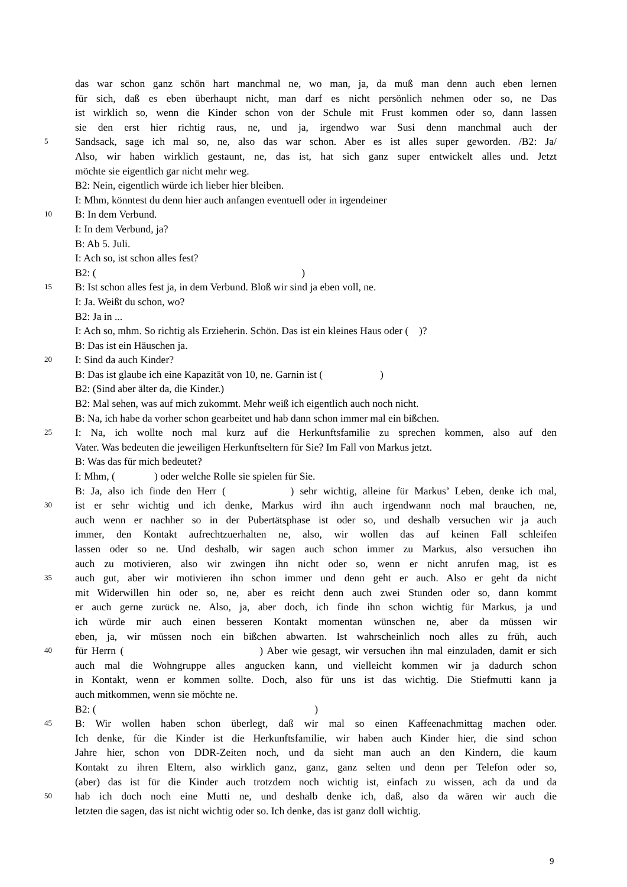das war schon ganz schön hart manchmal ne, wo man, ja, da muß man denn auch eben lernen
für sich, daß es eben überhaupt nicht, man darf es nicht persönlich nehmen oder so, ne Das
ist wirklich so, wenn die Kinder schon von der Schule mit Frust kommen oder so, dann lassen
sie den erst hier richtig raus, ne, und ja, irgendwo war Susi denn manchmal auch der
5 Sandsack, sage ich mal so, ne, also das war schon. Aber es ist alles super geworden. /B2: Ja/
Also, wir haben wirklich gestaunt, ne, das ist, hat sich ganz super entwickelt alles und. Jetzt
möchte sie eigentlich gar nicht mehr weg.
B2: Nein, eigentlich würde ich lieber hier bleiben.
I: Mhm, könntest du denn hier auch anfangen eventuell oder in irgendeiner
10 B: In dem Verbund.
I: In dem Verbund, ja?
B: Ab 5. Juli.
I: Ach so, ist schon alles fest?
B2: ( )
15 B: Ist schon alles fest ja, in dem Verbund. Bloß wir sind ja eben voll, ne.
I: Ja. Weißt du schon, wo?
B2: Ja in ...
I: Ach so, mhm. So richtig als Erzieherin. Schön. Das ist ein kleines Haus oder ( )?
B: Das ist ein Häuschen ja.
20 I: Sind da auch Kinder?
B: Das ist glaube ich eine Kapazität von 10, ne. Garnin ist ( )
B2: (Sind aber älter da, die Kinder.)
B2: Mal sehen, was auf mich zukommt. Mehr weiß ich eigentlich auch noch nicht.
B: Na, ich habe da vorher schon gearbeitet und hab dann schon immer mal ein bißchen.
25 I: Na, ich wollte noch mal kurz auf die Herkunftsfamilie zu sprechen kommen, also auf den
Vater. Was bedeuten die jeweiligen Herkunftseltern für Sie? Im Fall von Markus jetzt.
B: Was das für mich bedeutet?
I: Mhm, ( ) oder welche Rolle sie spielen für Sie.
B: Ja, also ich finde den Herr ( ) sehr wichtig, alleine für Markus’ Leben, denke ich mal,
30 ist er sehr wichtig und ich denke, Markus wird ihn auch irgendwann noch mal brauchen, ne,
auch wenn er nachher so in der Pubertätsphase ist oder so, und deshalb versuchen wir ja auch
immer, den Kontakt aufrechtzuerhalten ne, also, wir wollen das auf keinen Fall schleifen
lassen oder so ne. Und deshalb, wir sagen auch schon immer zu Markus, also versuchen ihn
auch zu motivieren, also wir zwingen ihn nicht oder so, wenn er nicht anrufen mag, ist es
35 auch gut, aber wir motivieren ihn schon immer und denn geht er auch. Also er geht da nicht
mit Widerwillen hin oder so, ne, aber es reicht denn auch zwei Stunden oder so, dann kommt
er auch gerne zurück ne. Also, ja, aber doch, ich finde ihn schon wichtig für Markus, ja und
ich würde mir auch einen besseren Kontakt momentan wünschen ne, aber da müssen wir
eben, ja, wir müssen noch ein bißchen abwarten. Ist wahrscheinlich noch alles zu früh, auch
40 für Herrn ( ) Aber wie gesagt, wir versuchen ihn mal einzuladen, damit er sich
auch mal die Wohngruppe alles angucken kann, und vielleicht kommen wir ja dadurch schon
in Kontakt, wenn er kommen sollte. Doch, also für uns ist das wichtig. Die Stiefmutti kann ja
auch mitkommen, wenn sie möchte ne.
B2: ( )
45 B: Wir wollen haben schon überlegt, daß wir mal so einen Kaffeenachmittag machen oder.
Ich denke, für die Kinder ist die Herkunftsfamilie, wir haben auch Kinder hier, die sind schon
Jahre hier, schon von DDR-Zeiten noch, und da sieht man auch an den Kindern, die kaum
Kontakt zu ihren Eltern, also wirklich ganz, ganz, ganz selten und denn per Telefon oder so,
(aber) das ist für die Kinder auch trotzdem noch wichtig ist, einfach zu wissen, ach da und da
50 hab ich doch noch eine Mutti ne, und deshalb denke ich, daß, also da wären wir auch die
letzten die sagen, das ist nicht wichtig oder so. Ich denke, das ist ganz doll wichtig.
9